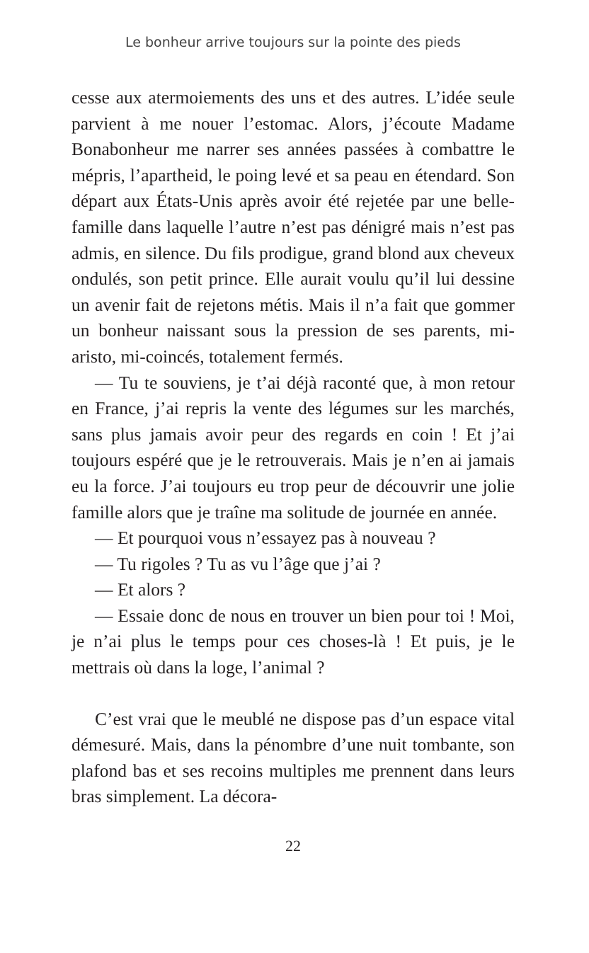Le bonheur arrive toujours sur la pointe des pieds
cesse aux atermoiements des uns et des autres. L’idée seule parvient à me nouer l’estomac. Alors, j’écoute Madame Bonabonheur me narrer ses années passées à combattre le mépris, l’apartheid, le poing levé et sa peau en étendard. Son départ aux États-Unis après avoir été rejetée par une belle-famille dans laquelle l’autre n’est pas dénigré mais n’est pas admis, en silence. Du fils prodigue, grand blond aux cheveux ondulés, son petit prince. Elle aurait voulu qu’il lui dessine un avenir fait de rejetons métis. Mais il n’a fait que gommer un bonheur naissant sous la pression de ses parents, mi-aristo, mi-coincés, totalement fermés.
— Tu te souviens, je t’ai déjà raconté que, à mon retour en France, j’ai repris la vente des légumes sur les marchés, sans plus jamais avoir peur des regards en coin ! Et j’ai toujours espéré que je le retrouverais. Mais je n’en ai jamais eu la force. J’ai toujours eu trop peur de découvrir une jolie famille alors que je traîne ma solitude de journée en année.
— Et pourquoi vous n’essayez pas à nouveau ?
— Tu rigoles ? Tu as vu l’âge que j’ai ?
— Et alors ?
— Essaie donc de nous en trouver un bien pour toi ! Moi, je n’ai plus le temps pour ces choses-là ! Et puis, je le mettrais où dans la loge, l’animal ?
C’est vrai que le meublé ne dispose pas d’un espace vital démesuré. Mais, dans la pénombre d’une nuit tombante, son plafond bas et ses recoins multiples me prennent dans leurs bras simplement. La décora-
22